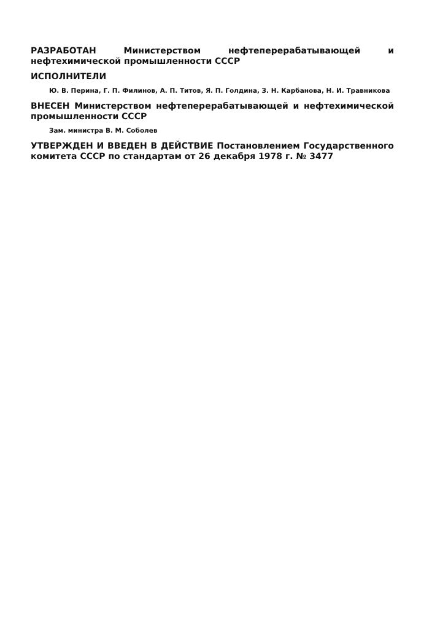РАЗРАБОТАН Министерством нефтеперерабатывающей и нефтехимической промышленности СССР
ИСПОЛНИТЕЛИ
Ю. В. Перина, Г. П. Филинов, А. П. Титов, Я. П. Голдина, З. Н. Карбанова, Н. И. Травникова
ВНЕСЕН Министерством нефтеперерабатывающей и нефтехимической промышленности СССР
Зам. министра В. М. Соболев
УТВЕРЖДЕН И ВВЕДЕН В ДЕЙСТВИЕ Постановлением Государственного комитета СССР по стандартам от 26 декабря 1978 г. № 3477